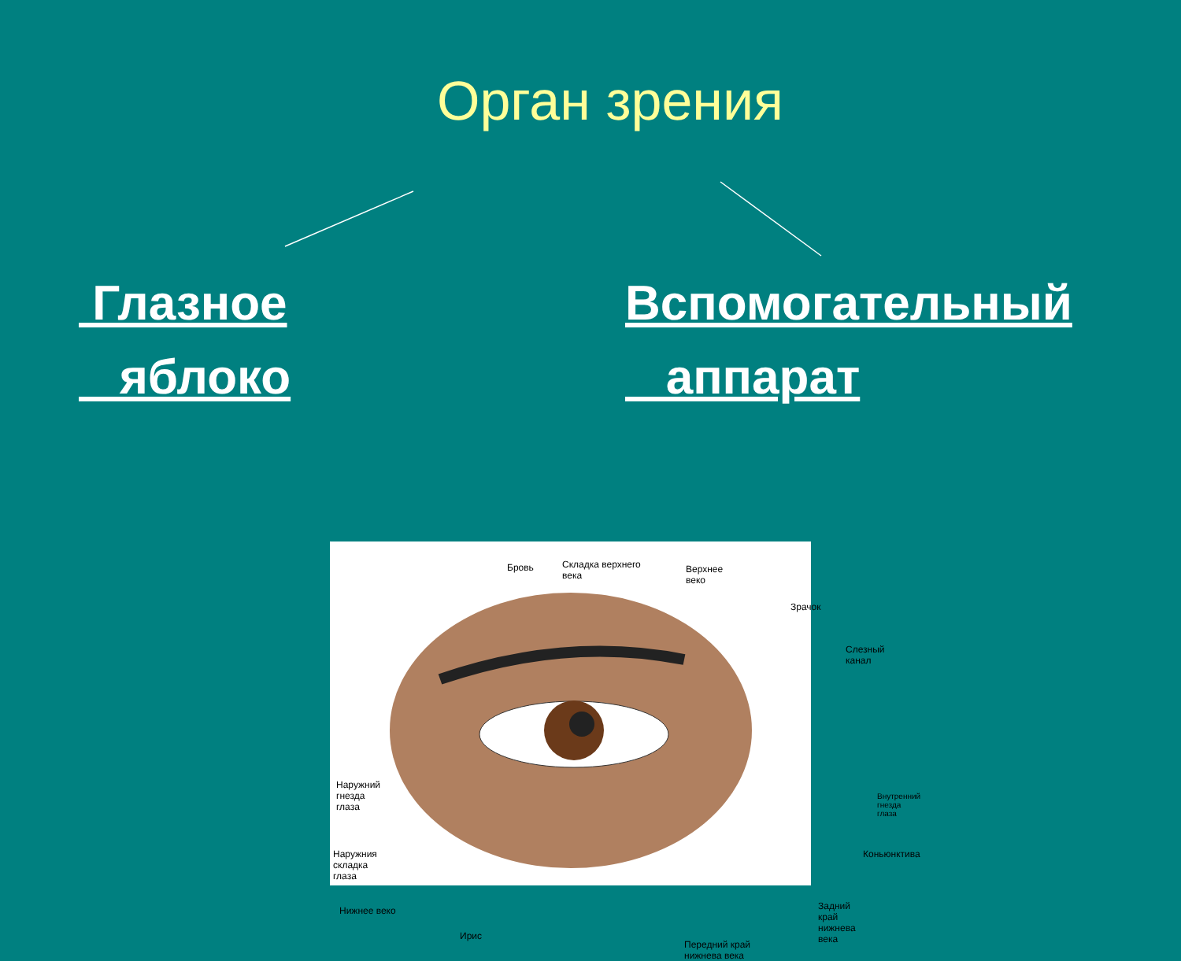Орган зрения
Глазное
яблоко
Вспомогательный
аппарат
Бровь Складка верхнего
века
Верхнее
веко
Зрачок
Слезный канал
Наружний
гнезда
глаза
Внутренний
гнезда глаза
Наружния
складка
глаза
Коньюнктива
Нижнее веко Задний край
нижнева века
Ирис
Передний край
нижнева века